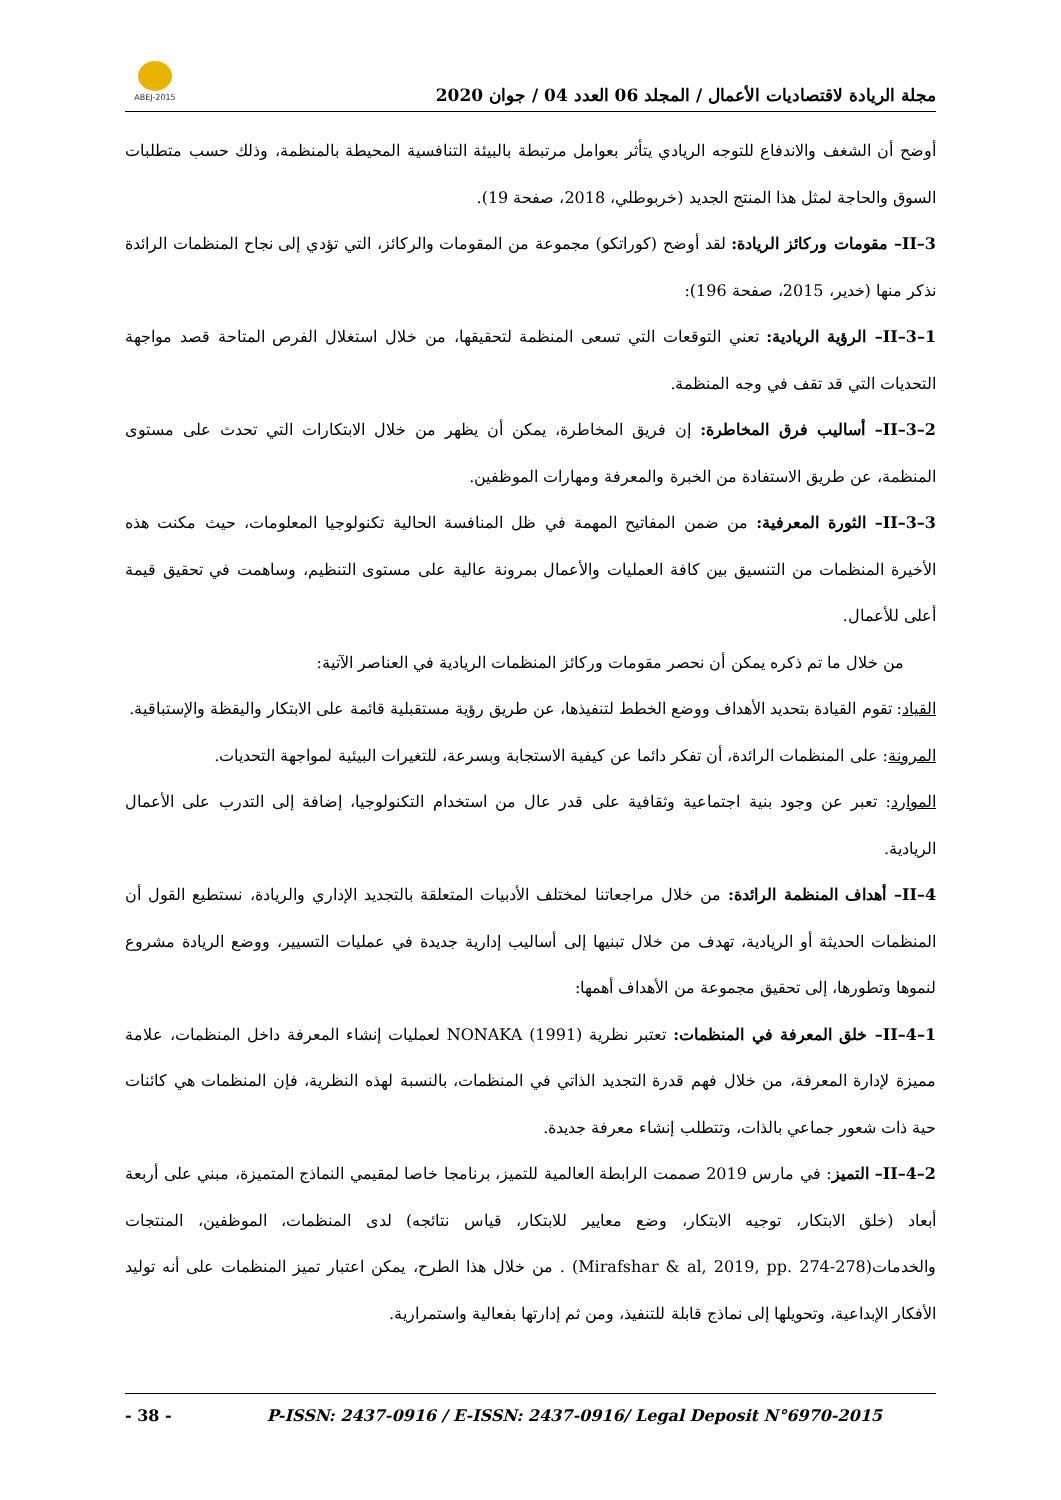ABEJ-2015
مجلة الريادة لاقتصاديات الأعمال / المجلد 06 العدد 04 / جوان 2020
أوضح أن الشغف والاندفاع للتوجه الريادي يتأثر بعوامل مرتبطة بالبيئة التنافسية المحيطة بالمنظمة، وذلك حسب متطلبات السوق والحاجة لمثل هذا المنتج الجديد (خربوطلي، 2018، صفحة 19).
II–3– مقومات وركائز الريادة: لقد أوضح (كوراتكو) مجموعة من المقومات والركائز، التي تؤدي إلى نجاح المنظمات الرائدة نذكر منها (خدير، 2015، صفحة 196):
II–3–1– الرؤية الريادية: تعني التوقعات التي تسعى المنظمة لتحقيقها، من خلال استغلال الفرص المتاحة قصد مواجهة التحديات التي قد تقف في وجه المنظمة.
II–3–2– أساليب فرق المخاطرة: إن فريق المخاطرة، يمكن أن يظهر من خلال الابتكارات التي تحدث على مستوى المنظمة، عن طريق الاستفادة من الخبرة والمعرفة ومهارات الموظفين.
II–3–3– الثورة المعرفية: من ضمن المفاتيح المهمة في ظل المنافسة الحالية تكنولوجيا المعلومات، حيث مكنت هذه الأخيرة المنظمات من التنسيق بين كافة العمليات والأعمال بمرونة عالية على مستوى التنظيم، وساهمت في تحقيق قيمة أعلى للأعمال.
من خلال ما تم ذكره يمكن أن نحصر مقومات وركائز المنظمات الريادية في العناصر الآتية:
القياد: تقوم القيادة بتحديد الأهداف ووضع الخطط لتنفيذها، عن طريق رؤية مستقبلية قائمة على الابتكار واليقظة والإستباقية.
المرونة: على المنظمات الرائدة، أن تفكر دائما عن كيفية الاستجابة وبسرعة، للتغيرات البيئية لمواجهة التحديات.
الموارد: تعبر عن وجود بنية اجتماعية وثقافية على قدر عال من استخدام التكنولوجيا، إضافة إلى التدرب على الأعمال الريادية.
II–4– أهداف المنظمة الرائدة: من خلال مراجعاتنا لمختلف الأدبيات المتعلقة بالتجديد الإداري والريادة، نستطيع القول أن المنظمات الحديثة أو الريادية، تهدف من خلال تبنيها إلى أساليب إدارية جديدة في عمليات التسيير، ووضع الريادة مشروع لنموها وتطورها، إلى تحقيق مجموعة من الأهداف أهمها:
II–4–1– خلق المعرفة في المنظمات: تعتبر نظرية NONAKA (1991) لعمليات إنشاء المعرفة داخل المنظمات، علامة مميزة لإدارة المعرفة، من خلال فهم قدرة التجديد الذاتي في المنظمات، بالنسبة لهذه النظرية، فإن المنظمات هي كائنات حية ذات شعور جماعي بالذات، وتتطلب إنشاء معرفة جديدة.
II–4–2– التميز: في مارس 2019 صممت الرابطة العالمية للتميز، برنامجا خاصا لمقيمي النماذج المتميزة، مبني على أربعة أبعاد (خلق الابتكار، توجيه الابتكار، وضع معايير للابتكار، قياس نتائجه) لدى المنظمات، الموظفين، المنتجات والخدمات(Mirafshar & al, 2019, pp. 274-278) . من خلال هذا الطرح، يمكن اعتبار تميز المنظمات على أنه توليد الأفكار الإبداعية، وتحويلها إلى نماذج قابلة للتنفيذ، ومن ثم إدارتها بفعالية واستمرارية.
- 38 - P-ISSN: 2437-0916 / E-ISSN: 2437-0916/ Legal Deposit N°6970-2015